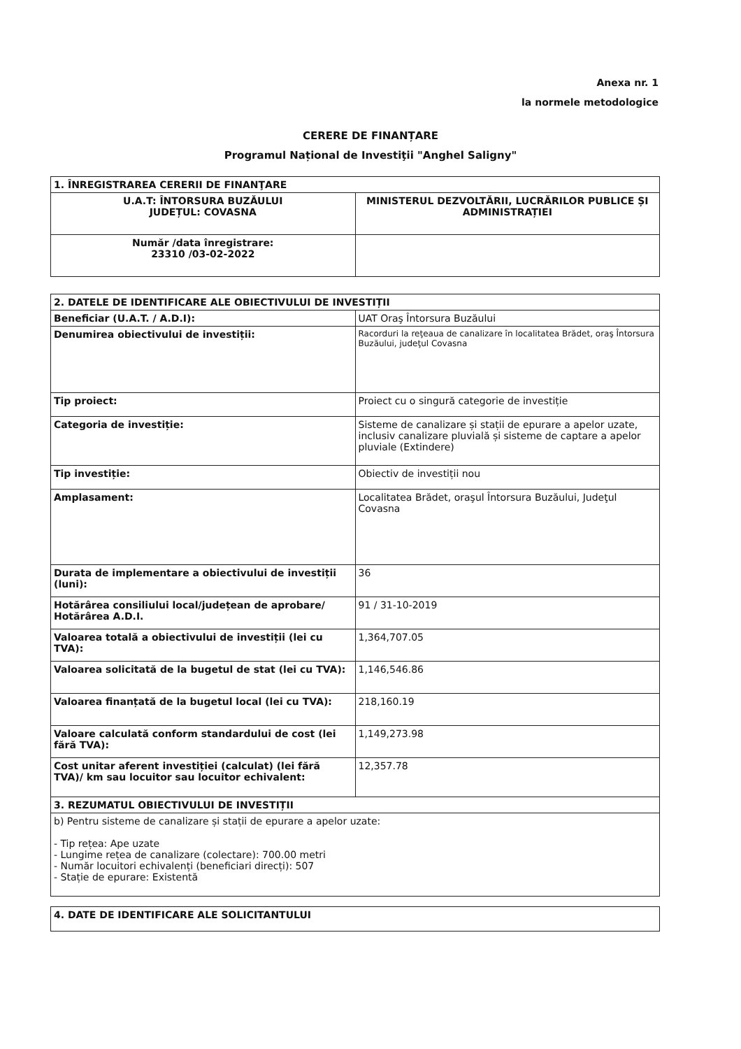Anexa nr. 1
la normele metodologice
CERERE DE FINANȚARE
Programul Național de Investiţii "Anghel Saligny"
| 1. ÎNREGISTRAREA CERERII DE FINANŢARE | |
| --- | --- |
| U.A.T: ÎNTORSURA BUZĂULUI JUDEȚUL: COVASNA | MINISTERUL DEZVOLTĂRII, LUCRĂRILOR PUBLICE ȘI ADMINISTRAȚIEI |
| Număr /data înregistrare: 23310 /03-02-2022 | |
| 2. DATELE DE IDENTIFICARE ALE OBIECTIVULUI DE INVESTIȚII | |
| --- | --- |
| Beneficiar (U.A.T. / A.D.I): | UAT Oraş Întorsura Buzăului |
| Denumirea obiectivului de investiții: | Racorduri la reţeaua de canalizare în localitatea Brădet, oraş Întorsura Buzăului, judeţul Covasna |
| Tip proiect: | Proiect cu o singură categorie de investiție |
| Categoria de investiție: | Sisteme de canalizare și stații de epurare a apelor uzate, inclusiv canalizare pluvială și sisteme de captare a apelor pluviale (Extindere) |
| Tip investiție: | Obiectiv de investiții nou |
| Amplasament: | Localitatea Brădet, oraşul Întorsura Buzăului, Judeţul Covasna |
| Durata de implementare a obiectivului de investiții (luni): | 36 |
| Hotărârea consiliului local/județean de aprobare/ Hotărârea A.D.I. | 91 / 31-10-2019 |
| Valoarea totală a obiectivului de investiții (lei cu TVA): | 1,364,707.05 |
| Valoarea solicitată de la bugetul de stat (lei cu TVA): | 1,146,546.86 |
| Valoarea finanțată de la bugetul local (lei cu TVA): | 218,160.19 |
| Valoare calculată conform standardului de cost (lei fără TVA): | 1,149,273.98 |
| Cost unitar aferent investiției (calculat) (lei fără TVA)/ km sau locuitor sau locuitor echivalent: | 12,357.78 |
| 3. REZUMATUL OBIECTIVULUI DE INVESTIȚII | |
| b) Pentru sisteme de canalizare și stații de epurare a apelor uzate: - Tip rețea: Ape uzate - Lungime rețea de canalizare (colectare): 700.00 metri - Număr locuitori echivalenți (beneficiari direcți): 507 - Stație de epurare: Existentă | |
| 4. DATE DE IDENTIFICARE ALE SOLICITANTULUI |
| --- |